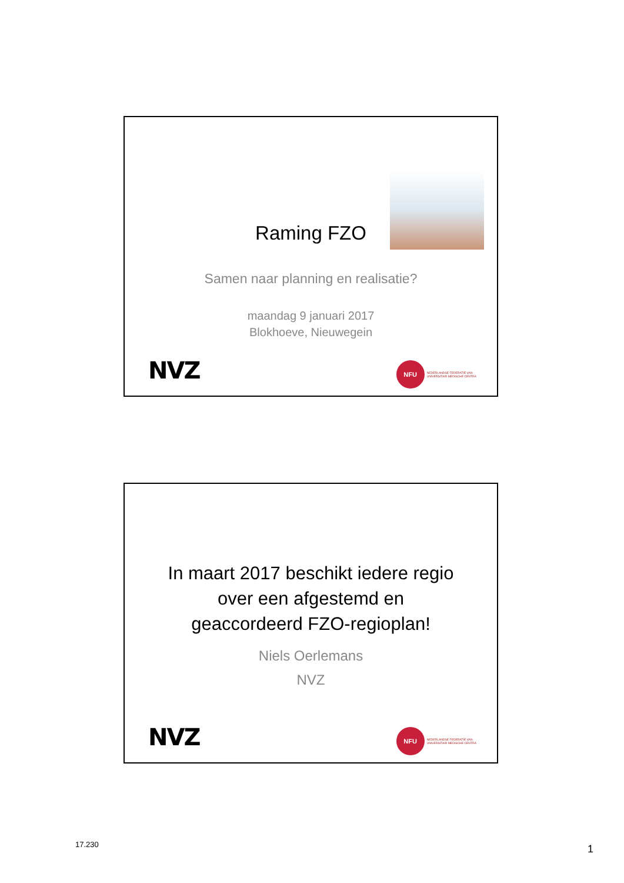Raming FZO
Samen naar planning en realisatie?
maandag 9 januari 2017
Blokhoeve, Nieuwegein
NVZ
NFU
NEDERLANDSE FEDERATIE VAN
UNIVERSITAIR MEDISCHE CENTRA
In maart 2017 beschikt iedere regio
over een afgestemd en
geaccordeerd FZO-regioplan!
Niels Oerlemans
NVZ
NVZ
NFU
NEDERLANDSE FEDERATIE VAN
UNIVERSITAIR MEDISCHE CENTRA
17.230 1